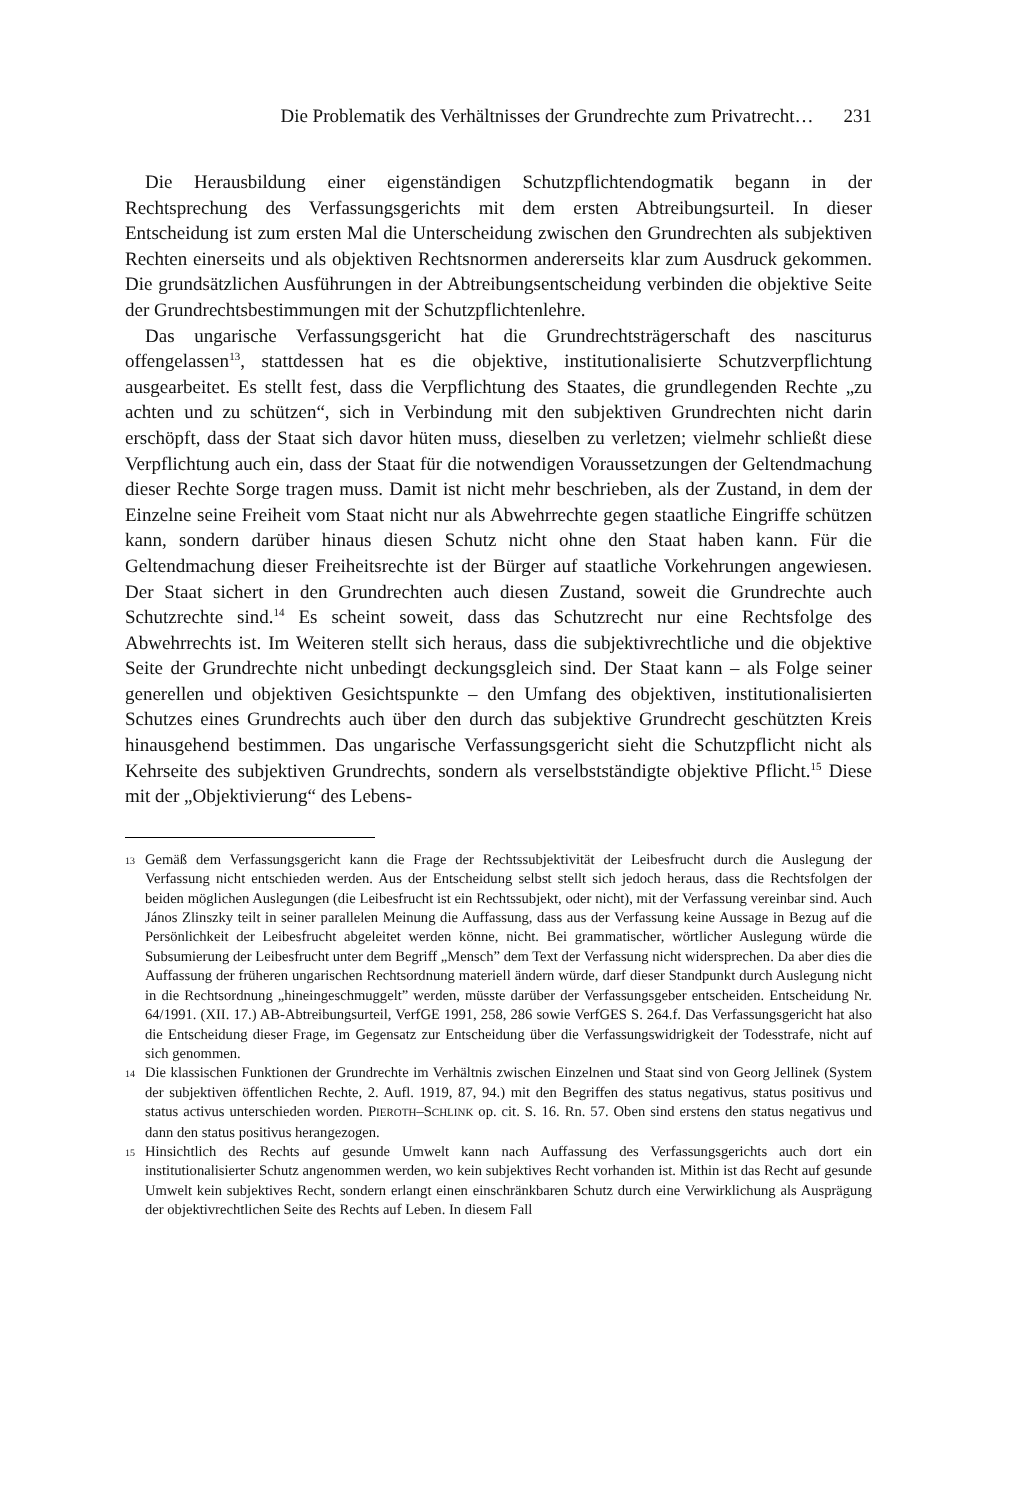Die Problematik des Verhältnisses der Grundrechte zum Privatrecht… 231
Die Herausbildung einer eigenständigen Schutzpflichtendogmatik begann in der Rechtsprechung des Verfassungsgerichts mit dem ersten Abtreibungsurteil. In dieser Entscheidung ist zum ersten Mal die Unterscheidung zwischen den Grundrechten als subjektiven Rechten einerseits und als objektiven Rechtsnormen andererseits klar zum Ausdruck gekommen. Die grundsätzlichen Ausführungen in der Abtreibungsentscheidung verbinden die objektive Seite der Grundrechtsbestimmungen mit der Schutzpflichtenlehre.
Das ungarische Verfassungsgericht hat die Grundrechtsträgerschaft des nasciturus offengelassen<sup>13</sup>, stattdessen hat es die objektive, institutionalisierte Schutzverpflichtung ausgearbeitet. Es stellt fest, dass die Verpflichtung des Staates, die grundlegenden Rechte „zu achten und zu schützen“, sich in Verbindung mit den subjektiven Grundrechten nicht darin erschöpft, dass der Staat sich davor hüten muss, dieselben zu verletzen; vielmehr schließt diese Verpflichtung auch ein, dass der Staat für die notwendigen Voraussetzungen der Geltendmachung dieser Rechte Sorge tragen muss. Damit ist nicht mehr beschrieben, als der Zustand, in dem der Einzelne seine Freiheit vom Staat nicht nur als Abwehrrechte gegen staatliche Eingriffe schützen kann, sondern darüber hinaus diesen Schutz nicht ohne den Staat haben kann. Für die Geltendmachung dieser Freiheitsrechte ist der Bürger auf staatliche Vorkehrungen angewiesen. Der Staat sichert in den Grundrechten auch diesen Zustand, soweit die Grundrechte auch Schutzrechte sind.<sup>14</sup> Es scheint soweit, dass das Schutzrecht nur eine Rechtsfolge des Abwehrrechts ist. Im Weiteren stellt sich heraus, dass die subjektivrechtliche und die objektive Seite der Grundrechte nicht unbedingt deckungsgleich sind. Der Staat kann – als Folge seiner generellen und objektiven Gesichtspunkte – den Umfang des objektiven, institutionalisierten Schutzes eines Grundrechts auch über den durch das subjektive Grundrecht geschützten Kreis hinausgehend bestimmen. Das ungarische Verfassungsgericht sieht die Schutzpflicht nicht als Kehrseite des subjektiven Grundrechts, sondern als verselbstständigte objektive Pflicht.<sup>15</sup> Diese mit der „Objektivierung“ des Lebens-
13 Gemäß dem Verfassungsgericht kann die Frage der Rechtssubjektivität der Leibesfrucht durch die Auslegung der Verfassung nicht entschieden werden. Aus der Entscheidung selbst stellt sich jedoch heraus, dass die Rechtsfolgen der beiden möglichen Auslegungen (die Leibesfrucht ist ein Rechtssubjekt, oder nicht), mit der Verfassung vereinbar sind. Auch János Zlinszky teilt in seiner parallelen Meinung die Auffassung, dass aus der Verfassung keine Aussage in Bezug auf die Persönlichkeit der Leibesfrucht abgeleitet werden könne, nicht. Bei grammatischer, wörtlicher Auslegung würde die Subsumierung der Leibesfrucht unter dem Begriff „Mensch” dem Text der Verfassung nicht widersprechen. Da aber dies die Auffassung der früheren ungarischen Rechtsordnung materiell ändern würde, darf dieser Standpunkt durch Auslegung nicht in die Rechtsordnung „hineingeschmuggelt” werden, müsste darüber der Verfassungsgeber entscheiden. Entscheidung Nr. 64/1991. (XII. 17.) AB-Abtreibungsurteil, VerfGE 1991, 258, 286 sowie VerfGES S. 264.f. Das Verfassungsgericht hat also die Entscheidung dieser Frage, im Gegensatz zur Entscheidung über die Verfassungswidrigkeit der Todesstrafe, nicht auf sich genommen.
14 Die klassischen Funktionen der Grundrechte im Verhältnis zwischen Einzelnen und Staat sind von Georg Jellinek (System der subjektiven öffentlichen Rechte, 2. Aufl. 1919, 87, 94.) mit den Begriffen des status negativus, status positivus und status activus unterschieden worden. PIEROTH–SCHLINK op. cit. S. 16. Rn. 57. Oben sind erstens den status negativus und dann den status positivus herangezogen.
15 Hinsichtlich des Rechts auf gesunde Umwelt kann nach Auffassung des Verfassungsgerichts auch dort ein institutionalisierter Schutz angenommen werden, wo kein subjektives Recht vorhanden ist. Mithin ist das Recht auf gesunde Umwelt kein subjektives Recht, sondern erlangt einen einschränkbaren Schutz durch eine Verwirklichung als Ausprägung der objektivrechtlichen Seite des Rechts auf Leben. In diesem Fall